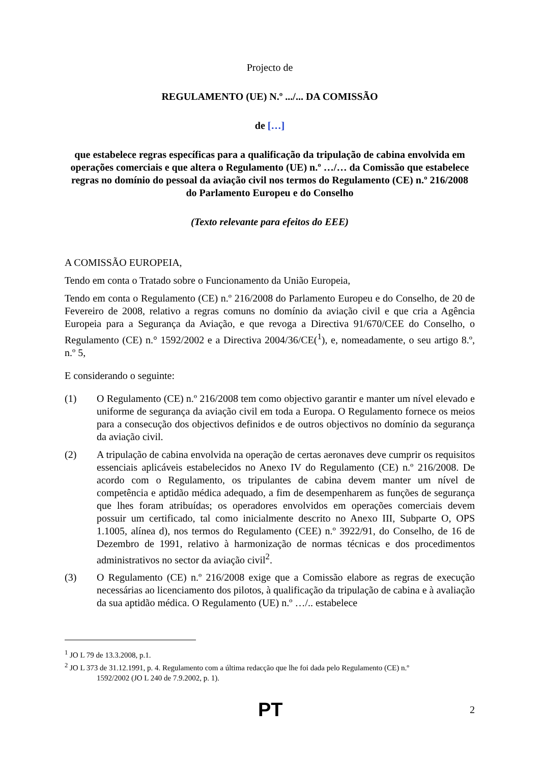Projecto de
REGULAMENTO (UE) N.º .../... DA COMISSÃO
de […]
que estabelece regras específicas para a qualificação da tripulação de cabina envolvida em operações comerciais e que altera o Regulamento (UE) n.º …/… da Comissão que estabelece regras no domínio do pessoal da aviação civil nos termos do Regulamento (CE) n.º 216/2008 do Parlamento Europeu e do Conselho
(Texto relevante para efeitos do EEE)
A COMISSÃO EUROPEIA,
Tendo em conta o Tratado sobre o Funcionamento da União Europeia,
Tendo em conta o Regulamento (CE) n.º 216/2008 do Parlamento Europeu e do Conselho, de 20 de Fevereiro de 2008, relativo a regras comuns no domínio da aviação civil e que cria a Agência Europeia para a Segurança da Aviação, e que revoga a Directiva 91/670/CEE do Conselho, o Regulamento (CE) n.° 1592/2002 e a Directiva 2004/36/CE(<sup>1</sup>), e, nomeadamente, o seu artigo 8.º, n.º 5,
E considerando o seguinte:
(1) O Regulamento (CE) n.º 216/2008 tem como objectivo garantir e manter um nível elevado e uniforme de segurança da aviação civil em toda a Europa. O Regulamento fornece os meios para a consecução dos objectivos definidos e de outros objectivos no domínio da segurança da aviação civil.
(2) A tripulação de cabina envolvida na operação de certas aeronaves deve cumprir os requisitos essenciais aplicáveis estabelecidos no Anexo IV do Regulamento (CE) n.º 216/2008. De acordo com o Regulamento, os tripulantes de cabina devem manter um nível de competência e aptidão médica adequado, a fim de desempenharem as funções de segurança que lhes foram atribuídas; os operadores envolvidos em operações comerciais devem possuir um certificado, tal como inicialmente descrito no Anexo III, Subparte O, OPS 1.1005, alínea d), nos termos do Regulamento (CEE) n.º 3922/91, do Conselho, de 16 de Dezembro de 1991, relativo à harmonização de normas técnicas e dos procedimentos administrativos no sector da aviação civil<sup>2</sup>.
(3) O Regulamento (CE) n.º 216/2008 exige que a Comissão elabore as regras de execução necessárias ao licenciamento dos pilotos, à qualificação da tripulação de cabina e à avaliação da sua aptidão médica. O Regulamento (UE) n.º …/.. estabelece
<sup>1</sup> JO L 79 de 13.3.2008, p.1.
<sup>2</sup> JO L 373 de 31.12.1991, p. 4. Regulamento com a última redacção que lhe foi dada pelo Regulamento (CE) n.º
1592/2002 (JO L 240 de 7.9.2002, p. 1).
PT 2